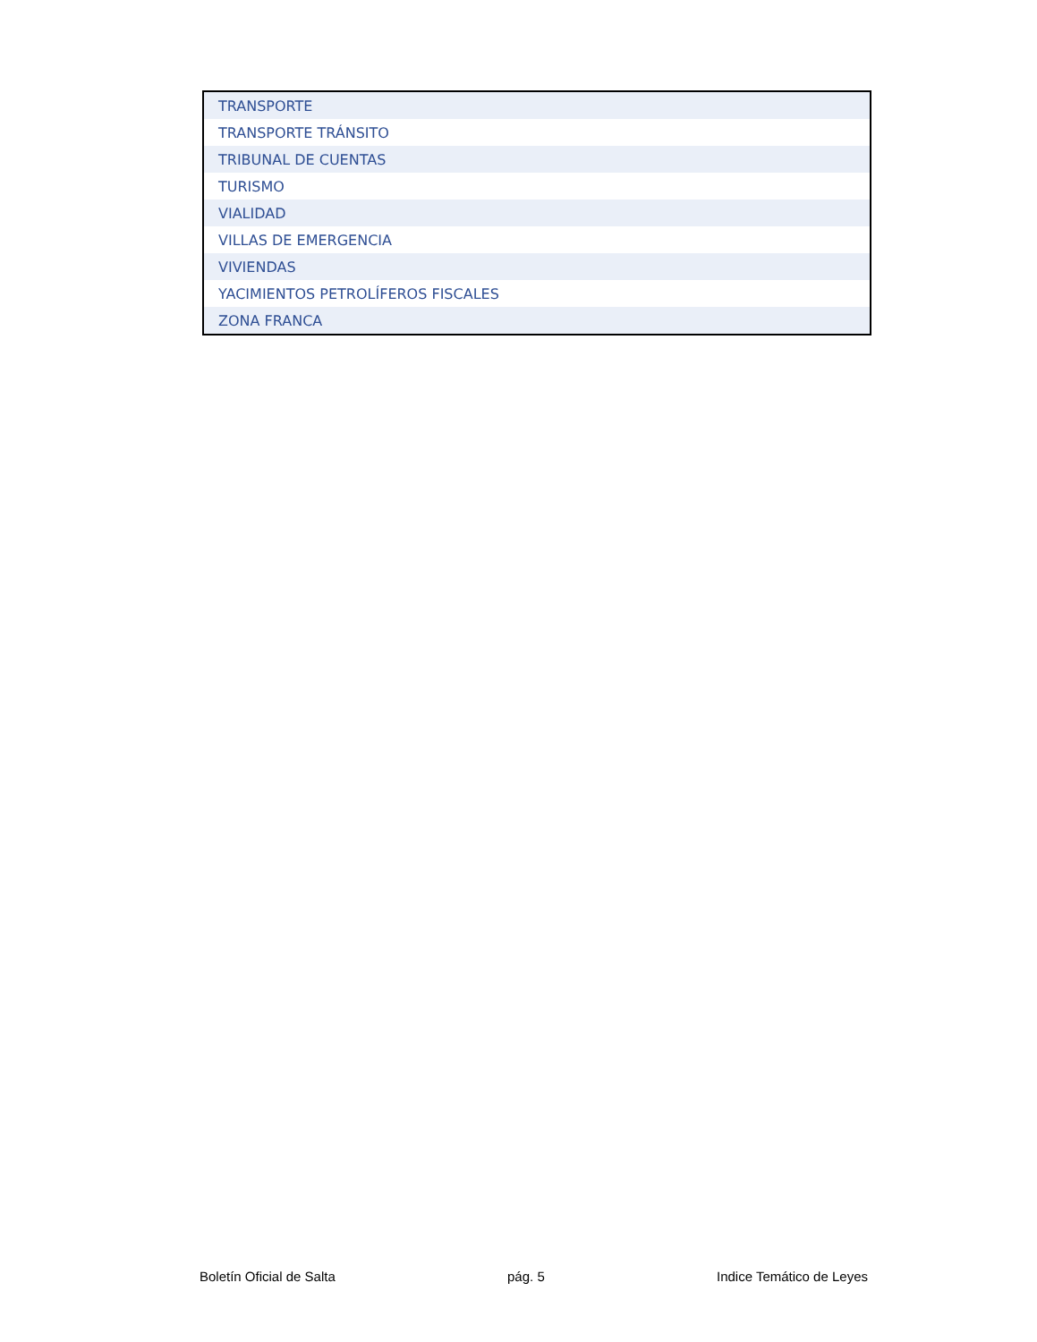| TRANSPORTE |
| TRANSPORTE TRÁNSITO |
| TRIBUNAL DE CUENTAS |
| TURISMO |
| VIALIDAD |
| VILLAS DE EMERGENCIA |
| VIVIENDAS |
| YACIMIENTOS PETROLÍFEROS FISCALES |
| ZONA FRANCA |
Boletín Oficial de Salta pág. 5 Indice Temático de Leyes